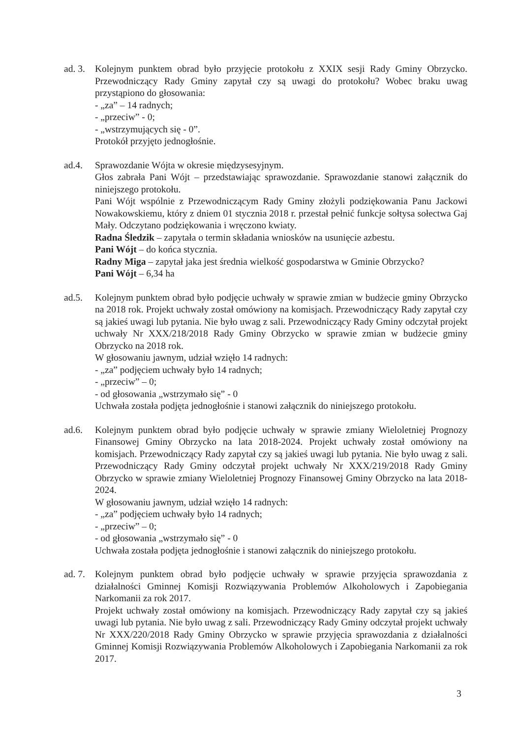ad. 3.
Kolejnym punktem obrad było przyjęcie protokołu z XXIX sesji Rady Gminy Obrzycko. Przewodniczący Rady Gminy zapytał czy są uwagi do protokołu? Wobec braku uwag przystąpiono do głosowania:
- „za” – 14 radnych;
- „przeciw” - 0;
- „wstrzymujących się - 0”.
Protokół przyjęto jednogłośnie.
ad.4. Sprawozdanie Wójta w okresie międzysesyjnym.
Głos zabrała Pani Wójt – przedstawiając sprawozdanie. Sprawozdanie stanowi załącznik do niniejszego protokołu.
Pani Wójt wspólnie z Przewodniczącym Rady Gminy złożyli podziękowania Panu Jackowi Nowakowskiemu, który z dniem 01 stycznia 2018 r. przestał pełnić funkcje sołtysa sołectwa Gaj Mały. Odczytano podziękowania i wręczono kwiaty.
Radna Śledzik – zapytała o termin składania wniosków na usunięcie azbestu.
Pani Wójt – do końca stycznia.
Radny Miga – zapytał jaka jest średnia wielkość gospodarstwa w Gminie Obrzycko?
Pani Wójt – 6,34 ha
ad.5. Kolejnym punktem obrad było podjęcie uchwały w sprawie zmian w budżecie gminy Obrzycko na 2018 rok. Projekt uchwały został omówiony na komisjach. Przewodniczący Rady zapytał czy są jakieś uwagi lub pytania. Nie było uwag z sali. Przewodniczący Rady Gminy odczytał projekt uchwały Nr XXX/218/2018 Rady Gminy Obrzycko w sprawie zmian w budżecie gminy Obrzycko na 2018 rok.
W głosowaniu jawnym, udział wzięło 14 radnych:
- „za” podjęciem uchwały było 14 radnych;
- „przeciw” – 0;
- od głosowania „wstrzymało się” - 0
Uchwała została podjęta jednogłośnie i stanowi załącznik do niniejszego protokołu.
ad.6. Kolejnym punktem obrad było podjęcie uchwały w sprawie zmiany Wieloletniej Prognozy Finansowej Gminy Obrzycko na lata 2018-2024. Projekt uchwały został omówiony na komisjach. Przewodniczący Rady zapytał czy są jakieś uwagi lub pytania. Nie było uwag z sali. Przewodniczący Rady Gminy odczytał projekt uchwały Nr XXX/219/2018 Rady Gminy Obrzycko w sprawie zmiany Wieloletniej Prognozy Finansowej Gminy Obrzycko na lata 2018-2024.
W głosowaniu jawnym, udział wzięło 14 radnych:
- „za” podjęciem uchwały było 14 radnych;
- „przeciw” – 0;
- od głosowania „wstrzymało się” - 0
Uchwała została podjęta jednogłośnie i stanowi załącznik do niniejszego protokołu.
ad. 7.
Kolejnym punktem obrad było podjęcie uchwały w sprawie przyjęcia sprawozdania z działalności Gminnej Komisji Rozwiązywania Problemów Alkoholowych i Zapobiegania Narkomanii za rok 2017.
Projekt uchwały został omówiony na komisjach. Przewodniczący Rady zapytał czy są jakieś uwagi lub pytania. Nie było uwag z sali. Przewodniczący Rady Gminy odczytał projekt uchwały Nr XXX/220/2018 Rady Gminy Obrzycko w sprawie przyjęcia sprawozdania z działalności Gminnej Komisji Rozwiązywania Problemów Alkoholowych i Zapobiegania Narkomanii za rok 2017.
3